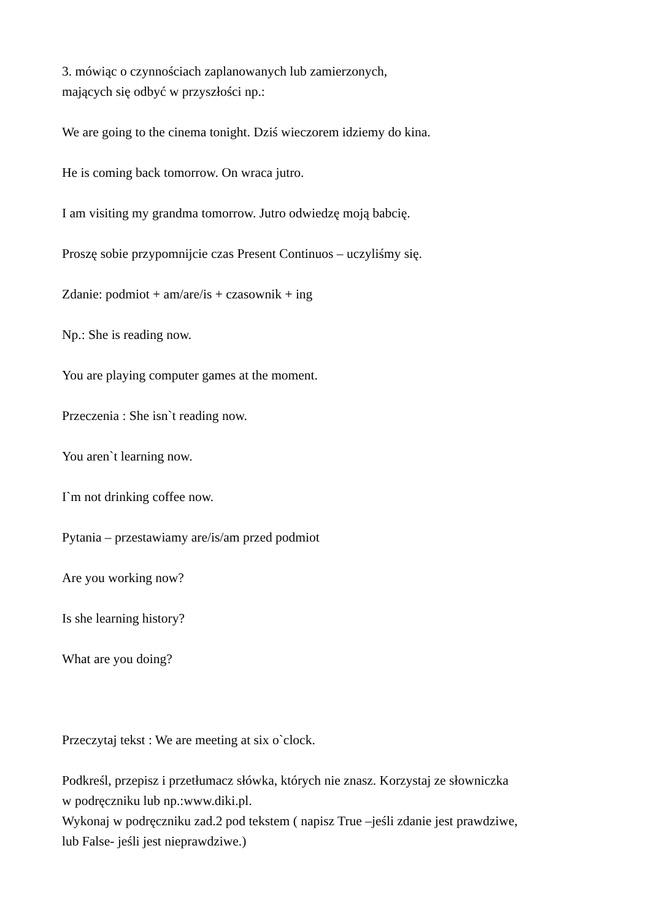3. mówiąc o czynnościach zaplanowanych lub zamierzonych,
mających się odbyć w przyszłości np.:
We are going to the cinema tonight. Dziś wieczorem idziemy do kina.
He is coming back tomorrow. On wraca jutro.
I am visiting my grandma tomorrow. Jutro odwiedzę moją babcię.
Proszę sobie przypomnijcie czas Present Continuos – uczyliśmy się.
Zdanie: podmiot + am/are/is + czasownik + ing
Np.: She is reading now.
You are playing computer games at the moment.
Przeczenia : She isn`t reading now.
You aren`t learning now.
I`m not drinking coffee now.
Pytania – przestawiamy are/is/am przed podmiot
Are you working now?
Is she learning history?
What are you doing?
Przeczytaj tekst : We are meeting at six o`clock.
Podkreśl, przepisz i przetłumacz słówka, których nie znasz. Korzystaj ze słowniczka
w podręczniku lub np.:www.diki.pl.
Wykonaj w podręczniku zad.2 pod tekstem ( napisz True –jeśli zdanie jest prawdziwe,
lub False- jeśli jest nieprawdziwe.)